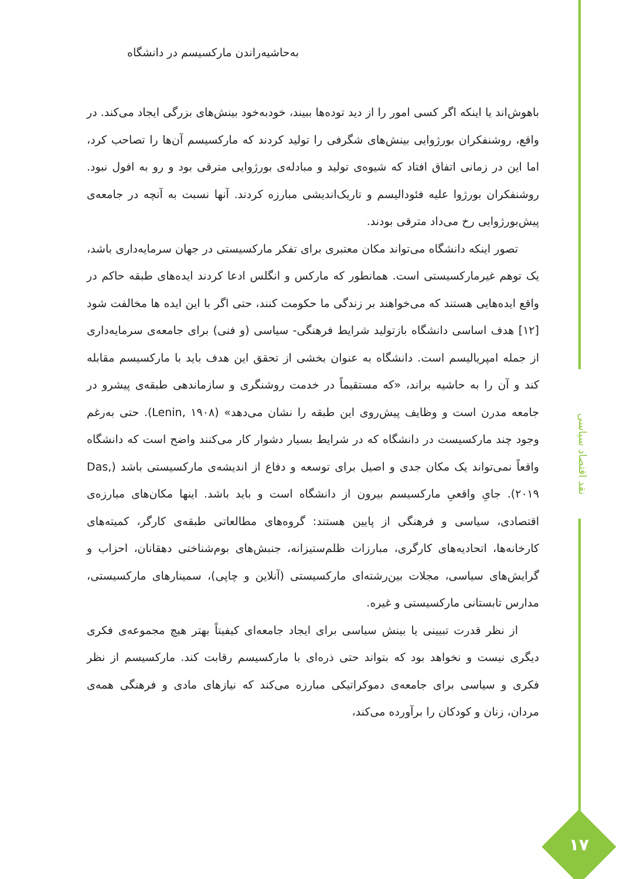به‌حاشیه‌راندن مارکسیسم در دانشگاه
نقد اقتصاد سیاسی
باهوش‌اند یا اینکه اگر کسی امور را از دید توده‌ها ببیند، خودبه‌خود بینش‌های بزرگی ایجاد می‌کند. در واقع، روشنفکران بورژوایی بینش‌های شگرفی را تولید کردند که مارکسیسم آن‌ها را تصاحب کرد، اما این در زمانی اتفاق افتاد که شیوه‌ی تولید و مبادله‌ی بورژوایی مترقی بود و رو به افول نبود. روشنفکران بورژوا علیه فئودالیسم و تاریک‌اندیشی مبارزه کردند. آنها نسبت به آنچه در جامعه‌ی پیش‌بورژوایی رخ می‌داد مترقی بودند.
تصور اینکه دانشگاه می‌تواند مکان معتبری برای تفکر مارکسیستی در جهان سرمایه‌داری باشد، یک توهم غیرمارکسیستی است. همانطور که مارکس و انگلس ادعا کردند ایده‌های طبقه حاکم در واقع ایده‌هایی هستند که می‌خواهند بر زندگی ما حکومت کنند، حتی اگر با این ایده ها مخالفت شود [۱۲] هدف اساسی دانشگاه بازتولید شرایط فرهنگی- سیاسی (و فنی) برای جامعه‌ی سرمایه‌داری از جمله امپریالیسم است. دانشگاه به عنوان بخشی از تحقق این هدف باید با مارکسیسم مقابله کند و آن را به حاشیه براند، «که مستقیماً در خدمت روشنگری و سازماندهی طبقه‌ی پیشرو در جامعه مدرن است و وظایف پیش‌روی این طبقه را نشان می‌دهد» (Lenin, ۱۹۰۸). حتی به‌رغم وجود چند مارکسیست در دانشگاه که در شرایط بسیار دشوار کار می‌کنند واضح است که دانشگاه واقعاً نمی‌تواند یک مکان جدی و اصیل برای توسعه و دفاع از اندیشه‌ی مارکسیستی باشد (Das, ۲۰۱۹). جایِ واقعیِ مارکسیسم بیرون از دانشگاه است و باید باشد. اینها مکان‌های مبارزه‌ی اقتصادی، سیاسی و فرهنگی از پایین هستند: گروه‌های مطالعاتی طبقه‌ی کارگر، کمیته‌های کارخانه‌ها، اتحادیه‌های کارگری، مبارزات ظلم‌ستیزانه، جنبش‌های بوم‌شناختی دهقانان، احزاب و گرایش‌های سیاسی، مجلات بین‌رشته‌ای مارکسیستی (آنلاین و چاپی)، سمینارهای مارکسیستی، مدارس تابستانی مارکسیستی و غیره.
از نظر قدرت تبیینی یا بینش سیاسی برای ایجاد جامعه‌ای کیفیتاً بهتر هیچ مجموعه‌ی فکری دیگری نیست و نخواهد بود که بتواند حتی ذره‌ای با مارکسیسم رقابت کند. مارکسیسم از نظر فکری و سیاسی برای جامعه‌ی دموکراتیکی مبارزه می‌کند که نیازهای مادی و فرهنگی همه‌ی مردان، زنان و کودکان را برآورده می‌کند،
۱۷